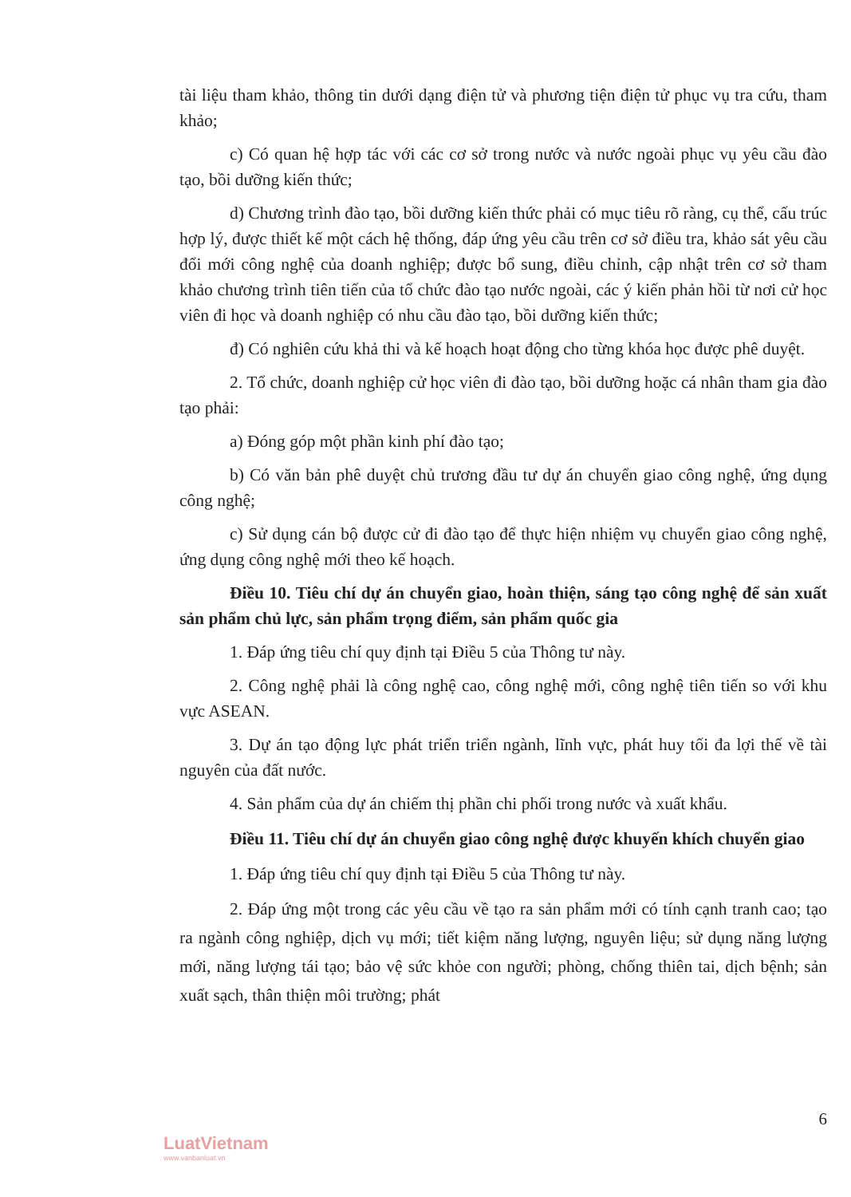tài liệu tham khảo, thông tin dưới dạng điện tử và phương tiện điện tử phục vụ tra cứu, tham khảo;
c) Có quan hệ hợp tác với các cơ sở trong nước và nước ngoài phục vụ yêu cầu đào tạo, bồi dưỡng kiến thức;
d) Chương trình đào tạo, bồi dưỡng kiến thức phải có mục tiêu rõ ràng, cụ thể, cấu trúc hợp lý, được thiết kế một cách hệ thống, đáp ứng yêu cầu trên cơ sở điều tra, khảo sát yêu cầu đổi mới công nghệ của doanh nghiệp; được bổ sung, điều chỉnh, cập nhật trên cơ sở tham khảo chương trình tiên tiến của tổ chức đào tạo nước ngoài, các ý kiến phản hồi từ nơi cử học viên đi học và doanh nghiệp có nhu cầu đào tạo, bồi dưỡng kiến thức;
đ) Có nghiên cứu khả thi và kế hoạch hoạt động cho từng khóa học được phê duyệt.
2. Tổ chức, doanh nghiệp cử học viên đi đào tạo, bồi dưỡng hoặc cá nhân tham gia đào tạo phải:
a) Đóng góp một phần kinh phí đào tạo;
b) Có văn bản phê duyệt chủ trương đầu tư dự án chuyển giao công nghệ, ứng dụng công nghệ;
c) Sử dụng cán bộ được cử đi đào tạo để thực hiện nhiệm vụ chuyển giao công nghệ, ứng dụng công nghệ mới theo kế hoạch.
Điều 10. Tiêu chí dự án chuyển giao, hoàn thiện, sáng tạo công nghệ để sản xuất sản phẩm chủ lực, sản phẩm trọng điểm, sản phẩm quốc gia
1. Đáp ứng tiêu chí quy định tại Điều 5 của Thông tư này.
2. Công nghệ phải là công nghệ cao, công nghệ mới, công nghệ tiên tiến so với khu vực ASEAN.
3. Dự án tạo động lực phát triển triển ngành, lĩnh vực, phát huy tối đa lợi thế về tài nguyên của đất nước.
4. Sản phẩm của dự án chiếm thị phần chi phối trong nước và xuất khẩu.
Điều 11. Tiêu chí dự án chuyển giao công nghệ được khuyến khích chuyển giao
1. Đáp ứng tiêu chí quy định tại Điều 5 của Thông tư này.
2. Đáp ứng một trong các yêu cầu về tạo ra sản phẩm mới có tính cạnh tranh cao; tạo ra ngành công nghiệp, dịch vụ mới; tiết kiệm năng lượng, nguyên liệu; sử dụng năng lượng mới, năng lượng tái tạo; bảo vệ sức khỏe con người; phòng, chống thiên tai, dịch bệnh; sản xuất sạch, thân thiện môi trường; phát
6
LuatVietnam
www.vanbanluat.vn